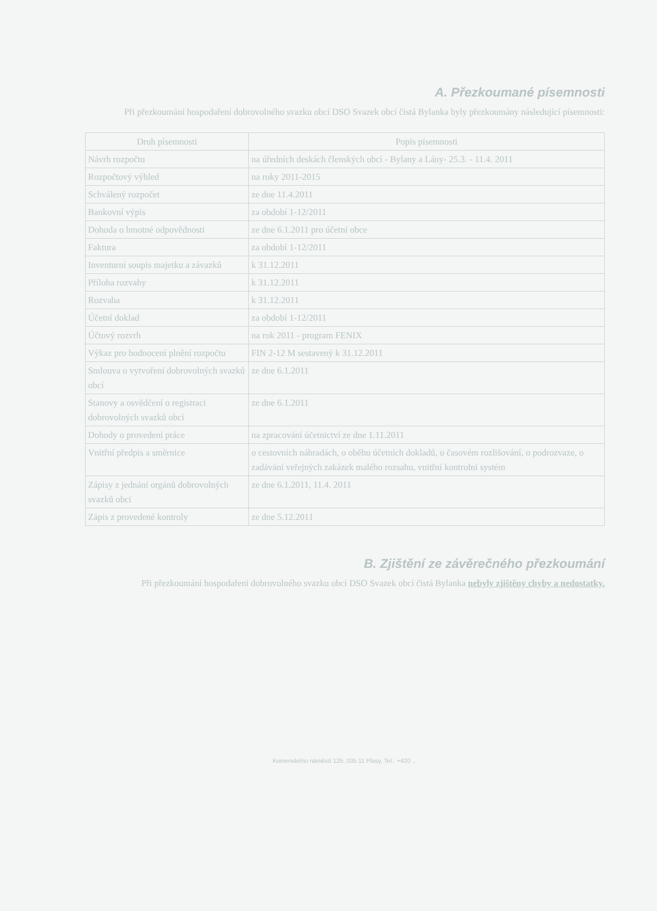A. Přezkoumané písemnosti
Při přezkoumání hospodaření dobrovolného svazku obcí DSO Svazek obcí čistá Bylanka byly přezkoumány následující písemnosti:
| Druh písemnosti | Popis písemnosti |
| --- | --- |
| Návrh rozpočtu | na úředních deskách členských obcí - Bylany a Lány- 25.3. - 11.4. 2011 |
| Rozpočtový výhled | na roky 2011-2015 |
| Schválený rozpočet | ze dne 11.4.2011 |
| Bankovní výpis | za období 1-12/2011 |
| Dohoda o hmotné odpovědnosti | ze dne 6.1.2011 pro účetní obce |
| Faktura | za období 1-12/2011 |
| Inventurní soupis majetku a závazků | k 31.12.2011 |
| Příloha rozvahy | k 31.12.2011 |
| Rozvaha | k 31.12.2011 |
| Účetní doklad | za období 1-12/2011 |
| Účtový rozvrh | na rok 2011 - program FENIX |
| Výkaz pro hodnocení plnění rozpočtu | FIN 2-12 M sestavený k 31.12.2011 |
| Smlouva o vytvoření dobrovolných svazků obcí | ze dne 6.1.2011 |
| Stanovy a osvědčení o registraci dobrovolných svazků obcí | ze dne 6.1.2011 |
| Dohody o provedení práce | na zpracování účetnictví ze dne 1.11.2011 |
| Vnitřní předpis a směrnice | o cestovních náhradách, o oběhu účetních dokladů, o časovém rozlišování, o podrozvaze, o zadávání veřejných zakázek malého rozsahu, vnitřní kontrolní systém |
| Zápisy z jednání orgánů dobrovolných svazků obcí | ze dne 6.1.2011, 11.4. 2011 |
| Zápis z provedené kontroly | ze dne 5.12.2011 |
B. Zjištění ze závěrečného přezkoumání
Při přezkoumání hospodaření dobrovolného svazku obcí DSO Svazek obcí čistá Bylanka nebyly zjištěny chyby a nedostatky.
Komenského náměstí 125, 035 11 Plasy, Tel.: +420 ...